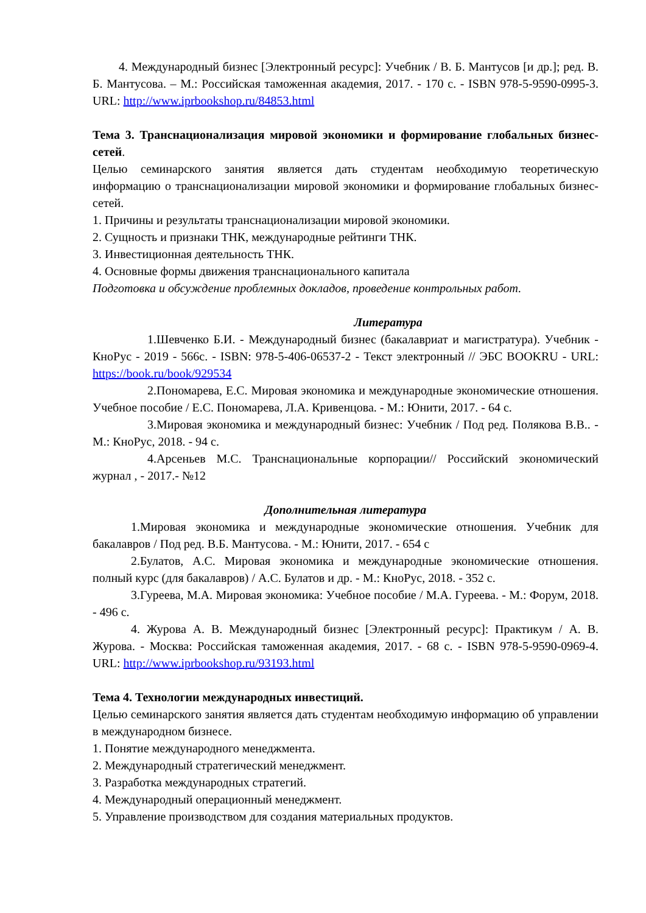4. Международный бизнес [Электронный ресурс]: Учебник / В. Б. Мантусов [и др.]; ред. В. Б. Мантусова. – М.: Российская таможенная академия, 2017. - 170 с. - ISBN 978-5-9590-0995-3. URL: http://www.iprbookshop.ru/84853.html
Тема 3. Транснационализация мировой экономики и формирование глобальных бизнес-сетей.
Целью семинарского занятия является дать студентам необходимую теоретическую информацию о транснационализации мировой экономики и формирование глобальных бизнес-сетей.
1. Причины и результаты транснационализации мировой экономики.
2. Сущность и признаки ТНК, международные рейтинги ТНК.
3. Инвестиционная деятельность ТНК.
4. Основные формы движения транснационального капитала
Подготовка и обсуждение проблемных докладов, проведение контрольных работ.
Литература
1.Шевченко Б.И. - Международный бизнес (бакалавриат и магистратура). Учебник - КноРус - 2019 - 566с. - ISBN: 978-5-406-06537-2 - Текст электронный // ЭБС BOOKRU - URL: https://book.ru/book/929534
2.Пономарева, Е.С. Мировая экономика и международные экономические отношения. Учебное пособие / Е.С. Пономарева, Л.А. Кривенцова. - М.: Юнити, 2017. - 64 с.
3.Мировая экономика и международный бизнес: Учебник / Под ред. Полякова В.В.. - М.: КноРус, 2018. - 94 с.
4.Арсеньев М.С. Транснациональные корпорации// Российский экономический журнал , - 2017.- №12
Дополнительная литература
1.Мировая экономика и международные экономические отношения. Учебник для бакалавров / Под ред. В.Б. Мантусова. - М.: Юнити, 2017. - 654 с
2.Булатов, А.С. Мировая экономика и международные экономические отношения. полный курс (для бакалавров) / А.С. Булатов и др. - М.: КноРус, 2018. - 352 с.
3.Гуреева, М.А. Мировая экономика: Учебное пособие / М.А. Гуреева. - М.: Форум, 2018. - 496 с.
4. Журова А. В. Международный бизнес [Электронный ресурс]: Практикум / А. В. Журова. - Москва: Российская таможенная академия, 2017. - 68 с. - ISBN 978-5-9590-0969-4. URL: http://www.iprbookshop.ru/93193.html
Тема 4. Технологии международных инвестиций.
Целью семинарского занятия является дать студентам необходимую информацию об управлении в международном бизнесе.
1. Понятие международного менеджмента.
2. Международный стратегический менеджмент.
3. Разработка международных стратегий.
4. Международный операционный менеджмент.
5. Управление производством для создания материальных продуктов.